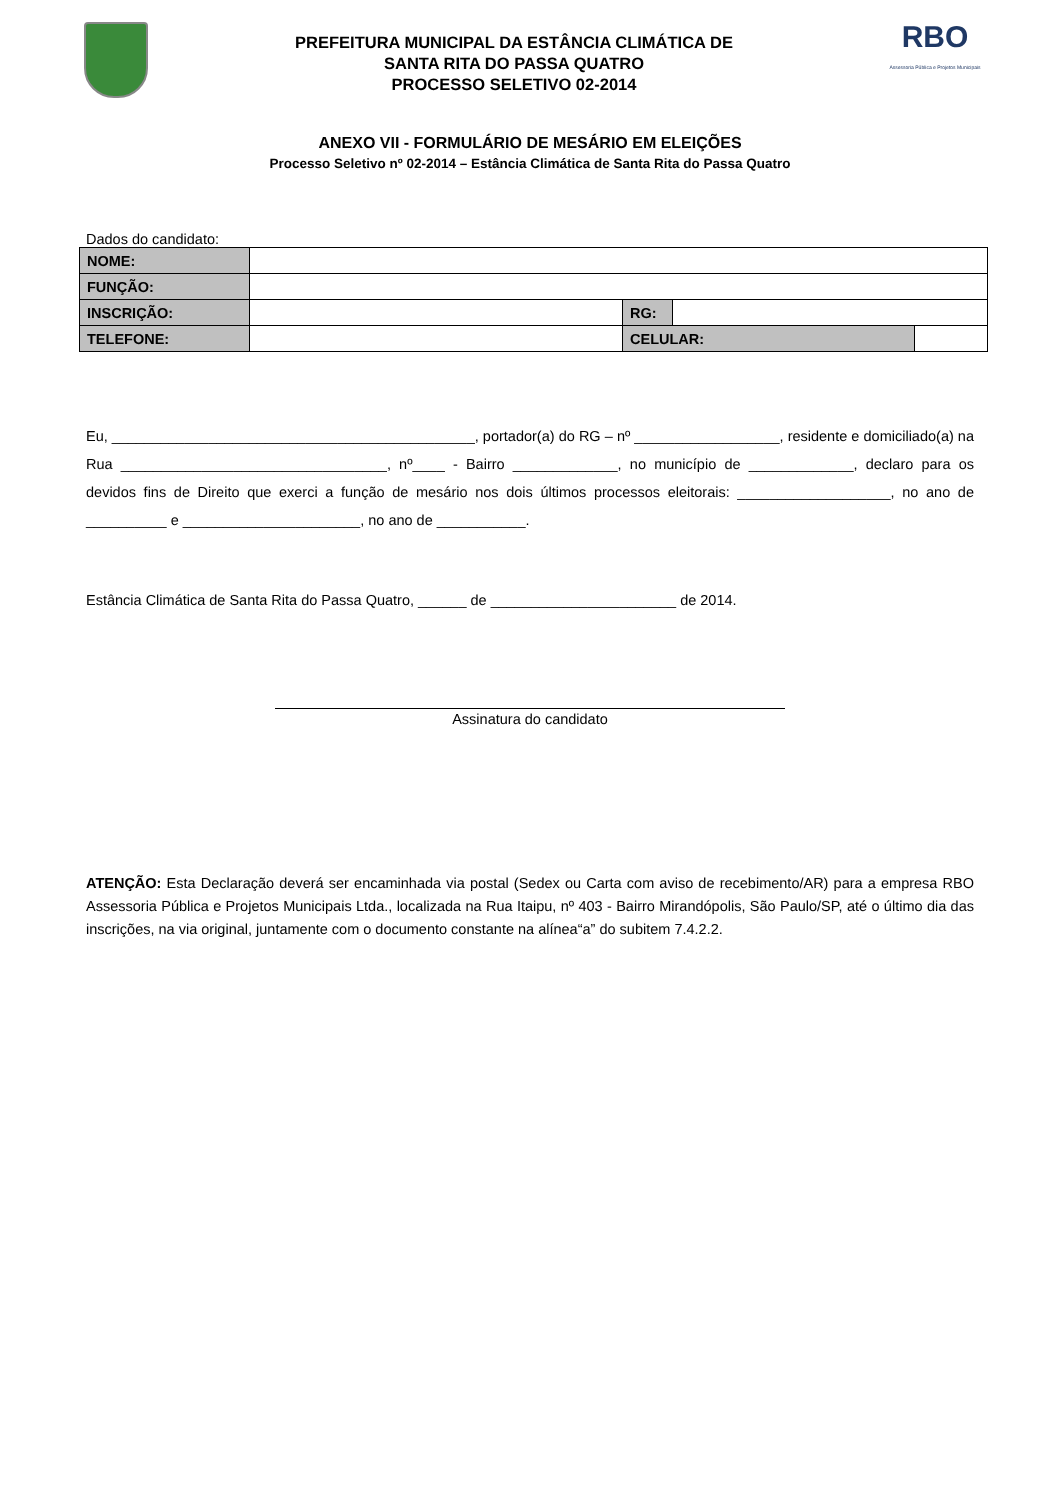PREFEITURA MUNICIPAL DA ESTÂNCIA CLIMÁTICA DE
SANTA RITA DO PASSA QUATRO
PROCESSO SELETIVO 02-2014
RBO
Assessoria Pública e Projetos Municipais
ANEXO VII - FORMULÁRIO DE MESÁRIO EM ELEIÇÕES
Processo Seletivo nº 02-2014 – Estância Climática de Santa Rita do Passa Quatro
Dados do candidato:
| NOME: | | | | |
| FUNÇÃO: | | | | |
| INSCRIÇÃO: | | RG: | | |
| TELEFONE: | | CELULAR: | | |
Eu, _____________________________________________, portador(a) do RG – nº __________________, residente e domiciliado(a) na Rua _________________________________, nº____ - Bairro _____________, no município de _____________, declaro para os devidos fins de Direito que exerci a função de mesário nos dois últimos processos eleitorais: ___________________, no ano de __________ e ______________________, no ano de ___________.
Estância Climática de Santa Rita do Passa Quatro, ______ de _______________________ de 2014.
Assinatura do candidato
ATENÇÃO: Esta Declaração deverá ser encaminhada via postal (Sedex ou Carta com aviso de recebimento/AR) para a empresa RBO Assessoria Pública e Projetos Municipais Ltda., localizada na Rua Itaipu, nº 403 - Bairro Mirandópolis, São Paulo/SP, até o último dia das inscrições, na via original, juntamente com o documento constante na alínea“a” do subitem 7.4.2.2.